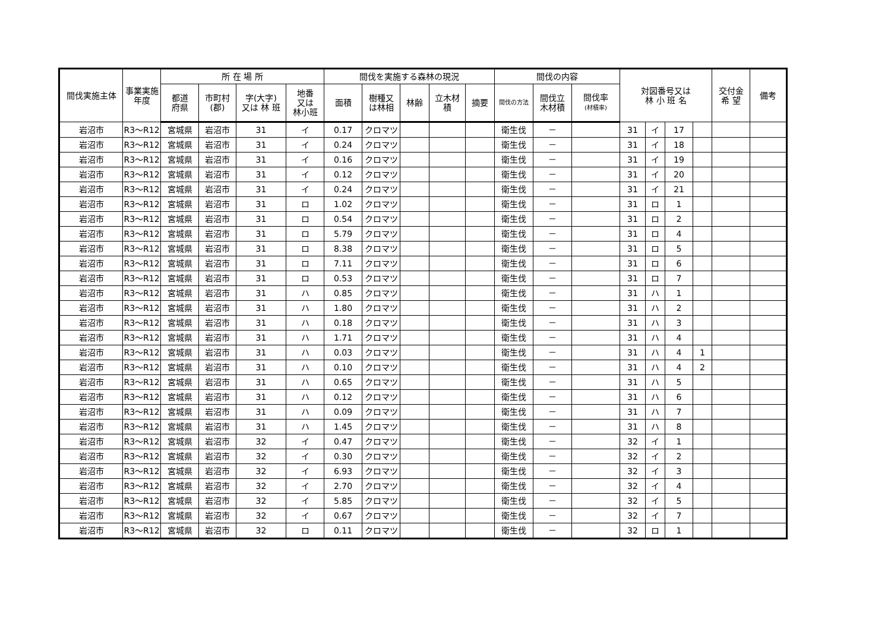| 間伐実施主体 | 事業実施年度 | 所 在 場 所 | | | | 間伐を実施する森林の現況 | | | | | 間伐の内容 | | | 対図番号又は 林 小 班 名 | | | | 交付金 希 望 | 備考 |
| --- | --- | --- | --- | --- | --- | --- | --- | --- | --- | --- | --- | --- | --- | --- | --- | --- | --- | --- | --- |
| | | 都道 府県 | 市町村 (郡) | 字(大字) 又は 林 班 | 地番 又は 林小班 | 面積 | 樹種又 は林相 | 林齢 | 立木材 積 | 摘要 | 間伐の方法 | 間伐立 木材積 | 間伐率 (材積率) | | | | | | |
| 岩沼市 | R3～R12 | 宮城県 | 岩沼市 | 31 | イ | 0.17 | クロマツ | | | | 衛生伐 | － | | 31 | イ | 17 | | | |
| 岩沼市 | R3～R12 | 宮城県 | 岩沼市 | 31 | イ | 0.24 | クロマツ | | | | 衛生伐 | － | | 31 | イ | 18 | | | |
| 岩沼市 | R3～R12 | 宮城県 | 岩沼市 | 31 | イ | 0.16 | クロマツ | | | | 衛生伐 | － | | 31 | イ | 19 | | | |
| 岩沼市 | R3～R12 | 宮城県 | 岩沼市 | 31 | イ | 0.12 | クロマツ | | | | 衛生伐 | － | | 31 | イ | 20 | | | |
| 岩沼市 | R3～R12 | 宮城県 | 岩沼市 | 31 | イ | 0.24 | クロマツ | | | | 衛生伐 | － | | 31 | イ | 21 | | | |
| 岩沼市 | R3～R12 | 宮城県 | 岩沼市 | 31 | ロ | 1.02 | クロマツ | | | | 衛生伐 | － | | 31 | ロ | 1 | | | |
| 岩沼市 | R3～R12 | 宮城県 | 岩沼市 | 31 | ロ | 0.54 | クロマツ | | | | 衛生伐 | － | | 31 | ロ | 2 | | | |
| 岩沼市 | R3～R12 | 宮城県 | 岩沼市 | 31 | ロ | 5.79 | クロマツ | | | | 衛生伐 | － | | 31 | ロ | 4 | | | |
| 岩沼市 | R3～R12 | 宮城県 | 岩沼市 | 31 | ロ | 8.38 | クロマツ | | | | 衛生伐 | － | | 31 | ロ | 5 | | | |
| 岩沼市 | R3～R12 | 宮城県 | 岩沼市 | 31 | ロ | 7.11 | クロマツ | | | | 衛生伐 | － | | 31 | ロ | 6 | | | |
| 岩沼市 | R3～R12 | 宮城県 | 岩沼市 | 31 | ロ | 0.53 | クロマツ | | | | 衛生伐 | － | | 31 | ロ | 7 | | | |
| 岩沼市 | R3～R12 | 宮城県 | 岩沼市 | 31 | ハ | 0.85 | クロマツ | | | | 衛生伐 | － | | 31 | ハ | 1 | | | |
| 岩沼市 | R3～R12 | 宮城県 | 岩沼市 | 31 | ハ | 1.80 | クロマツ | | | | 衛生伐 | － | | 31 | ハ | 2 | | | |
| 岩沼市 | R3～R12 | 宮城県 | 岩沼市 | 31 | ハ | 0.18 | クロマツ | | | | 衛生伐 | － | | 31 | ハ | 3 | | | |
| 岩沼市 | R3～R12 | 宮城県 | 岩沼市 | 31 | ハ | 1.71 | クロマツ | | | | 衛生伐 | － | | 31 | ハ | 4 | | | |
| 岩沼市 | R3～R12 | 宮城県 | 岩沼市 | 31 | ハ | 0.03 | クロマツ | | | | 衛生伐 | － | | 31 | ハ | 4 | 1 | | |
| 岩沼市 | R3～R12 | 宮城県 | 岩沼市 | 31 | ハ | 0.10 | クロマツ | | | | 衛生伐 | － | | 31 | ハ | 4 | 2 | | |
| 岩沼市 | R3～R12 | 宮城県 | 岩沼市 | 31 | ハ | 0.65 | クロマツ | | | | 衛生伐 | － | | 31 | ハ | 5 | | | |
| 岩沼市 | R3～R12 | 宮城県 | 岩沼市 | 31 | ハ | 0.12 | クロマツ | | | | 衛生伐 | － | | 31 | ハ | 6 | | | |
| 岩沼市 | R3～R12 | 宮城県 | 岩沼市 | 31 | ハ | 0.09 | クロマツ | | | | 衛生伐 | － | | 31 | ハ | 7 | | | |
| 岩沼市 | R3～R12 | 宮城県 | 岩沼市 | 31 | ハ | 1.45 | クロマツ | | | | 衛生伐 | － | | 31 | ハ | 8 | | | |
| 岩沼市 | R3～R12 | 宮城県 | 岩沼市 | 32 | イ | 0.47 | クロマツ | | | | 衛生伐 | － | | 32 | イ | 1 | | | |
| 岩沼市 | R3～R12 | 宮城県 | 岩沼市 | 32 | イ | 0.30 | クロマツ | | | | 衛生伐 | － | | 32 | イ | 2 | | | |
| 岩沼市 | R3～R12 | 宮城県 | 岩沼市 | 32 | イ | 6.93 | クロマツ | | | | 衛生伐 | － | | 32 | イ | 3 | | | |
| 岩沼市 | R3～R12 | 宮城県 | 岩沼市 | 32 | イ | 2.70 | クロマツ | | | | 衛生伐 | － | | 32 | イ | 4 | | | |
| 岩沼市 | R3～R12 | 宮城県 | 岩沼市 | 32 | イ | 5.85 | クロマツ | | | | 衛生伐 | － | | 32 | イ | 5 | | | |
| 岩沼市 | R3～R12 | 宮城県 | 岩沼市 | 32 | イ | 0.67 | クロマツ | | | | 衛生伐 | － | | 32 | イ | 7 | | | |
| 岩沼市 | R3～R12 | 宮城県 | 岩沼市 | 32 | ロ | 0.11 | クロマツ | | | | 衛生伐 | － | | 32 | ロ | 1 | | | |